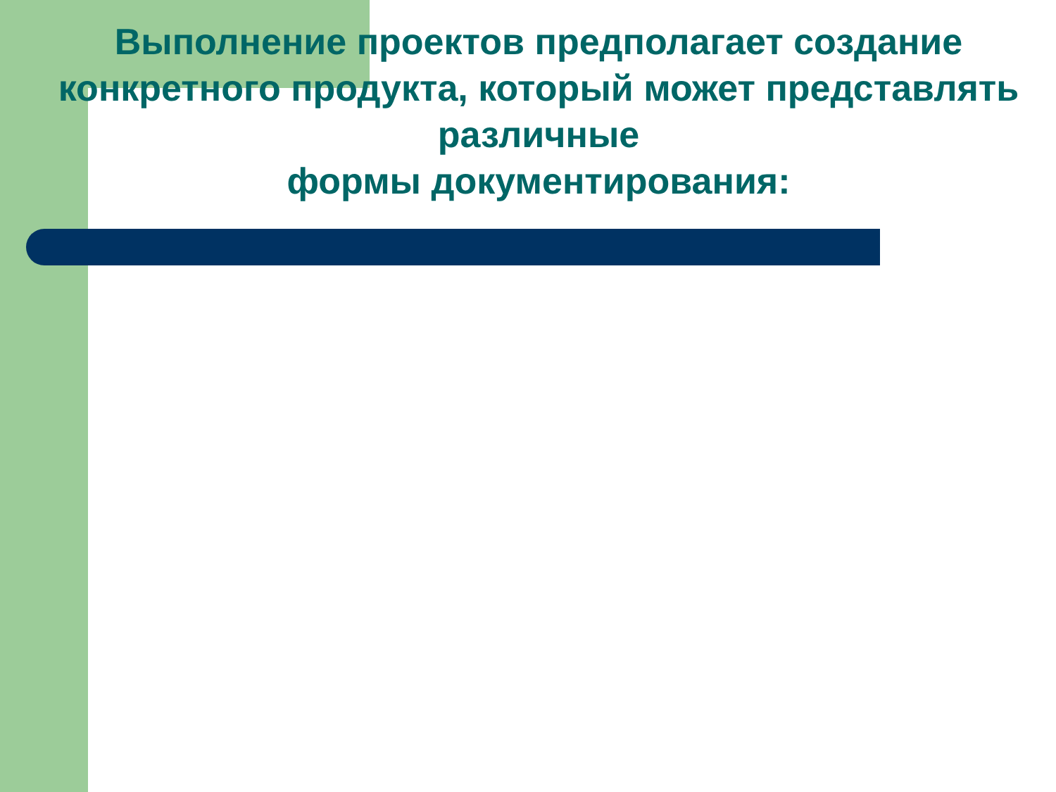Выполнение проектов предполагает создание конкретного продукта, который может представлять различные
формы документирования: